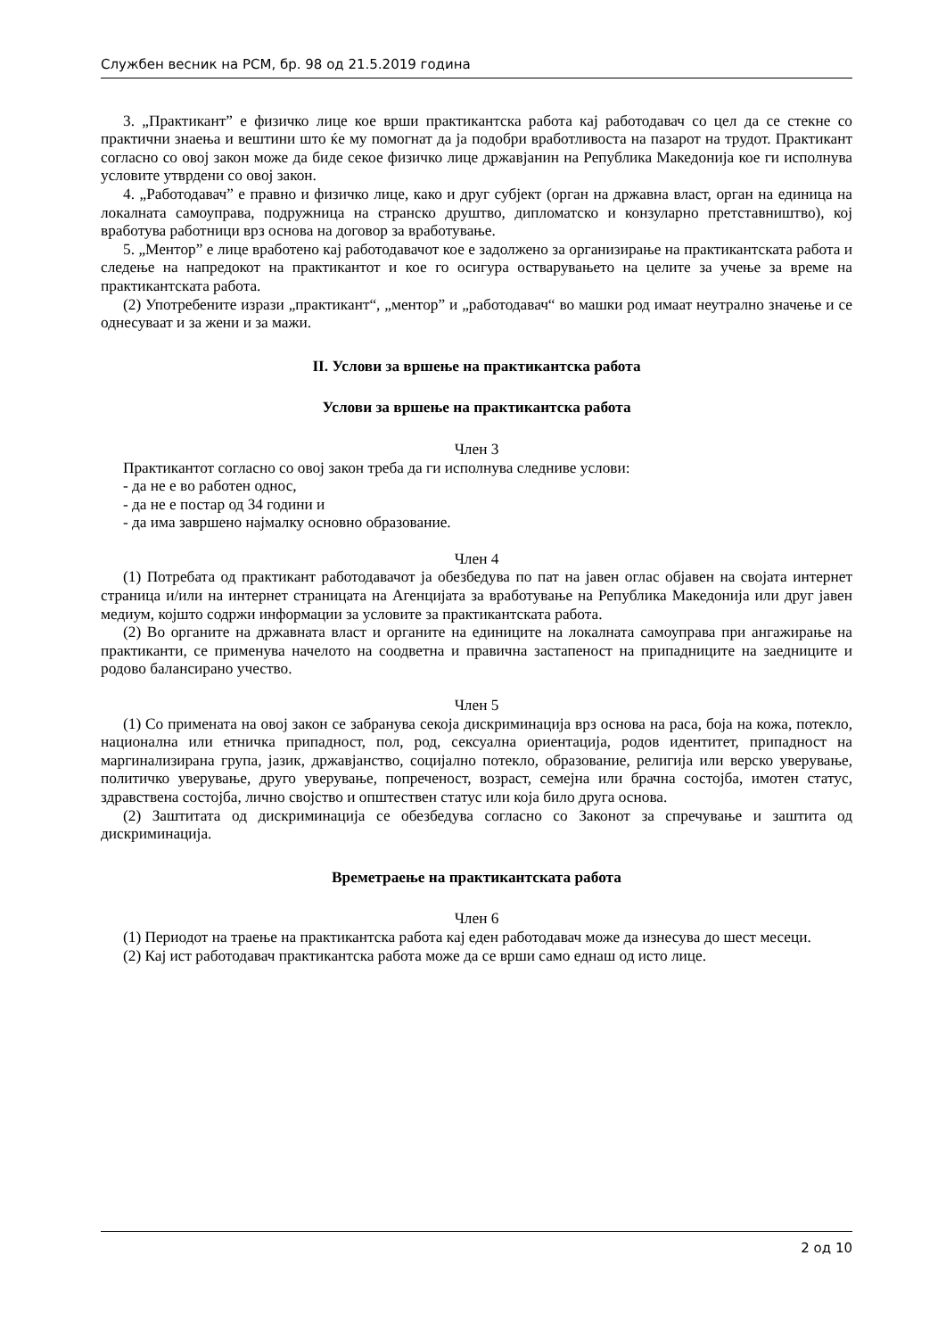Службен весник на РСМ, бр. 98 од 21.5.2019 година
3. „Практикант” е физичко лице кое врши практикантска работа кај работодавач со цел да се стекне со практични знаења и вештини што ќе му помогнат да ја подобри вработливоста на пазарот на трудот. Практикант согласно со овој закон може да биде секое физичко лице државјанин на Република Македонија кое ги исполнува условите утврдени со овој закон.
4. „Работодавач” е правно и физичко лице, како и друг субјект (орган на државна власт, орган на единица на локалната самоуправа, подружница на странско друштво, дипломатско и конзуларно претставништво), кој вработува работници врз основа на договор за вработување.
5. „Ментор” е лице вработено кај работодавачот кое е задолжено за организирање на практикантската работа и следење на напредокот на практикантот и кое го осигура остварувањето на целите за учење за време на практикантската работа.
(2) Употребените изрази „практикант“, „ментор” и „работодавач“ во машки род имаат неутрално значење и се однесуваат и за жени и за мажи.
II. Услови за вршење на практикантска работа
Услови за вршење на практикантска работа
Член 3
Практикантот согласно со овој закон треба да ги исполнува следниве услови:
- да не е во работен однос,
- да не е постар од 34 години и
- да има завршено најмалку основно образование.
Член 4
(1) Потребата од практикант работодавачот ја обезбедува по пат на јавен оглас објавен на својата интернет страница и/или на интернет страницата на Агенцијата за вработување на Република Македонија или друг јавен медиум, којшто содржи информации за условите за практикантската работа.
(2) Во органите на државната власт и органите на единиците на локалната самоуправа при ангажирање на практиканти, се применува начелото на соодветна и правична застапеност на припадниците на заедниците и родово балансирано учество.
Член 5
(1) Со примената на овој закон се забранува секоја дискриминација врз основа на раса, боја на кожа, потекло, национална или етничка припадност, пол, род, сексуална ориентација, родов идентитет, припадност на маргинализирана група, јазик, државјанство, социјално потекло, образование, религија или верско уверување, политичко уверување, друго уверување, попреченост, возраст, семејна или брачна состојба, имотен статус, здравствена состојба, лично својство и општествен статус или која било друга основа.
(2) Заштитата од дискриминација се обезбедува согласно со Законот за спречување и заштита од дискриминација.
Времетраење на практикантската работа
Член 6
(1) Периодот на траење на практикантска работа кај еден работодавач може да изнесува до шест месеци.
(2) Кај ист работодавач практикантска работа може да се врши само еднаш од исто лице.
2 од 10